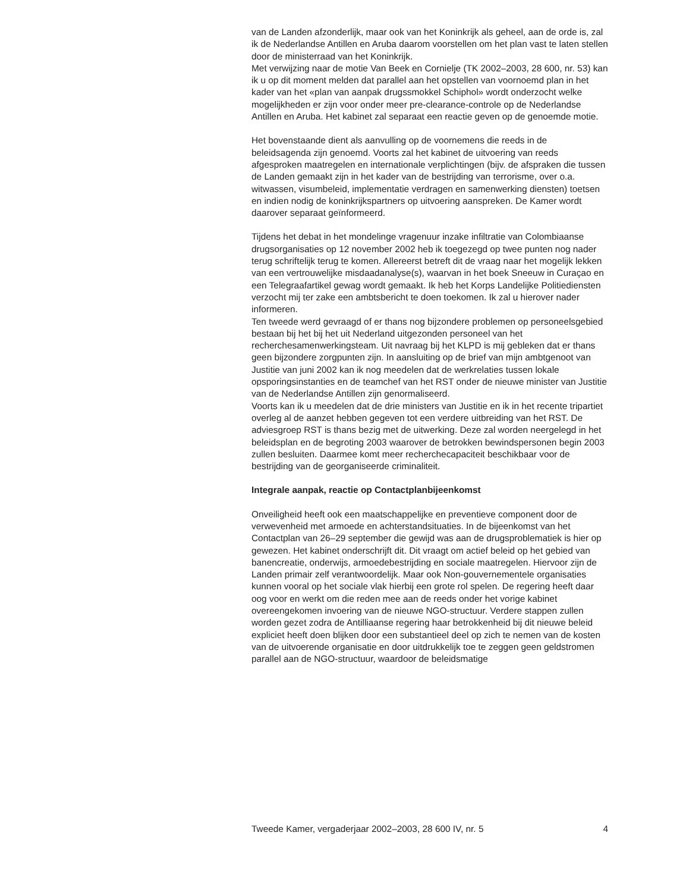van de Landen afzonderlijk, maar ook van het Koninkrijk als geheel, aan de orde is, zal ik de Nederlandse Antillen en Aruba daarom voorstellen om het plan vast te laten stellen door de ministerraad van het Koninkrijk.
Met verwijzing naar de motie Van Beek en Cornielje (TK 2002–2003, 28 600, nr. 53) kan ik u op dit moment melden dat parallel aan het opstellen van voornoemd plan in het kader van het «plan van aanpak drugssmokkel Schiphol» wordt onderzocht welke mogelijkheden er zijn voor onder meer pre-clearance-controle op de Nederlandse Antillen en Aruba. Het kabinet zal separaat een reactie geven op de genoemde motie.
Het bovenstaande dient als aanvulling op de voornemens die reeds in de beleidsagenda zijn genoemd. Voorts zal het kabinet de uitvoering van reeds afgesproken maatregelen en internationale verplichtingen (bijv. de afspraken die tussen de Landen gemaakt zijn in het kader van de bestrijding van terrorisme, over o.a. witwassen, visumbeleid, implementatie verdragen en samenwerking diensten) toetsen en indien nodig de koninkrijkspartners op uitvoering aanspreken. De Kamer wordt daarover separaat geïnformeerd.
Tijdens het debat in het mondelinge vragenuur inzake infiltratie van Colombiaanse drugsorganisaties op 12 november 2002 heb ik toegezegd op twee punten nog nader terug schriftelijk terug te komen. Allereerst betreft dit de vraag naar het mogelijk lekken van een vertrouwelijke misdaadanalyse(s), waarvan in het boek Sneeuw in Curaçao en een Telegraafartikel gewag wordt gemaakt. Ik heb het Korps Landelijke Politiediensten verzocht mij ter zake een ambtsbericht te doen toekomen. Ik zal u hierover nader informeren.
Ten tweede werd gevraagd of er thans nog bijzondere problemen op personeelsgebied bestaan bij het bij het uit Nederland uitgezonden personeel van het recherchesamenwerkingsteam. Uit navraag bij het KLPD is mij gebleken dat er thans geen bijzondere zorgpunten zijn. In aansluiting op de brief van mijn ambtgenoot van Justitie van juni 2002 kan ik nog meedelen dat de werkrelaties tussen lokale opsporingsinstanties en de teamchef van het RST onder de nieuwe minister van Justitie van de Nederlandse Antillen zijn genormaliseerd.
Voorts kan ik u meedelen dat de drie ministers van Justitie en ik in het recente tripartiet overleg al de aanzet hebben gegeven tot een verdere uitbreiding van het RST. De adviesgroep RST is thans bezig met de uitwerking. Deze zal worden neergelegd in het beleidsplan en de begroting 2003 waarover de betrokken bewindspersonen begin 2003 zullen besluiten. Daarmee komt meer recherchecapaciteit beschikbaar voor de bestrijding van de georganiseerde criminaliteit.
Integrale aanpak, reactie op Contactplanbijeenkomst
Onveiligheid heeft ook een maatschappelijke en preventieve component door de verwevenheid met armoede en achterstandsituaties. In de bijeenkomst van het Contactplan van 26–29 september die gewijd was aan de drugsproblematiek is hier op gewezen. Het kabinet onderschrijft dit. Dit vraagt om actief beleid op het gebied van banencreatie, onderwijs, armoedebestrijding en sociale maatregelen. Hiervoor zijn de Landen primair zelf verantwoordelijk. Maar ook Non-gouvernementele organisaties kunnen vooral op het sociale vlak hierbij een grote rol spelen. De regering heeft daar oog voor en werkt om die reden mee aan de reeds onder het vorige kabinet overeengekomen invoering van de nieuwe NGO-structuur. Verdere stappen zullen worden gezet zodra de Antilliaanse regering haar betrokkenheid bij dit nieuwe beleid expliciet heeft doen blijken door een substantieel deel op zich te nemen van de kosten van de uitvoerende organisatie en door uitdrukkelijk toe te zeggen geen geldstromen parallel aan de NGO-structuur, waardoor de beleidsmatige
Tweede Kamer, vergaderjaar 2002–2003, 28 600 IV, nr. 5 4